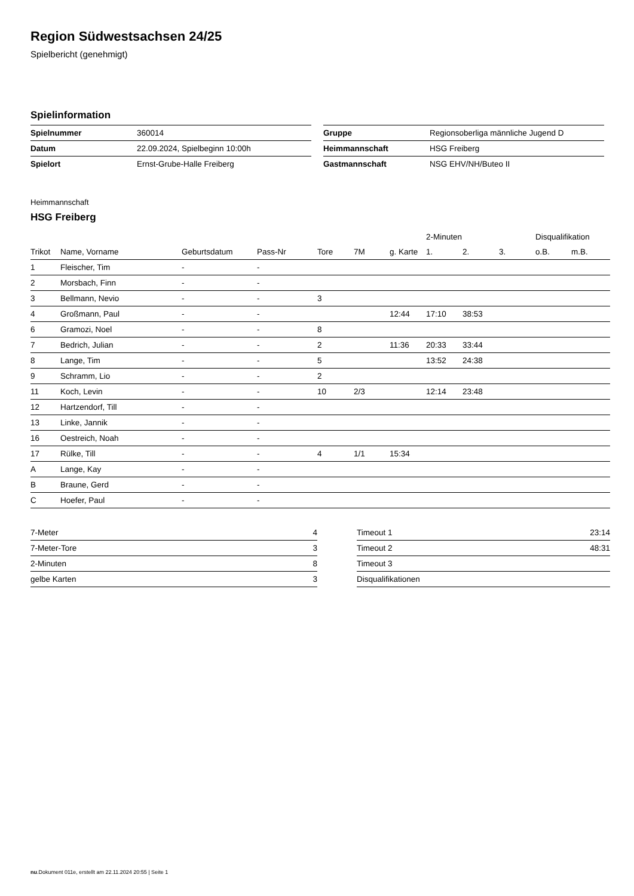Region Südwestsachsen 24/25
Spielbericht (genehmigt)
Spielinformation
| Spielnummer | 360014 |
| Datum | 22.09.2024, Spielbeginn 10:00h |
| Spielort | Ernst-Grube-Halle Freiberg |
| Gruppe | Regionsoberliga männliche Jugend D |
| Heimmannschaft | HSG Freiberg |
| Gastmannschaft | NSG EHV/NH/Buteo II |
Heimmannschaft
HSG Freiberg
| | | | | | | | 2-Minuten | | | Disqualifikation | |
| --- | --- | --- | --- | --- | --- | --- | --- | --- | --- | --- | --- |
| Trikot | Name, Vorname | Geburtsdatum | Pass-Nr | Tore | 7M | g. Karte | 1. | 2. | 3. | o.B. | m.B. |
| 1 | Fleischer, Tim | - | - | | | | | | | | |
| 2 | Morsbach, Finn | - | - | | | | | | | | |
| 3 | Bellmann, Nevio | - | - | 3 | | | | | | | |
| 4 | Großmann, Paul | - | - | | | 12:44 | 17:10 | 38:53 | | | |
| 6 | Gramozi, Noel | - | - | 8 | | | | | | | |
| 7 | Bedrich, Julian | - | - | 2 | | 11:36 | 20:33 | 33:44 | | | |
| 8 | Lange, Tim | - | - | 5 | | | 13:52 | 24:38 | | | |
| 9 | Schramm, Lio | - | - | 2 | | | | | | | |
| 11 | Koch, Levin | - | - | 10 | 2/3 | | 12:14 | 23:48 | | | |
| 12 | Hartzendorf, Till | - | - | | | | | | | | |
| 13 | Linke, Jannik | - | - | | | | | | | | |
| 16 | Oestreich, Noah | - | - | | | | | | | | |
| 17 | Rülke, Till | - | - | 4 | 1/1 | 15:34 | | | | | |
| A | Lange, Kay | - | - | | | | | | | | |
| B | Braune, Gerd | - | - | | | | | | | | |
| C | Hoefer, Paul | - | - | | | | | | | | |
| 7-Meter | 4 |
| 7-Meter-Tore | 3 |
| 2-Minuten | 8 |
| gelbe Karten | 3 |
| Timeout 1 | 23:14 |
| Timeout 2 | 48:31 |
| Timeout 3 | |
| Disqualifikationen | |
nu.Dokument 011e, erstellt am 22.11.2024 20:55 | Seite 1